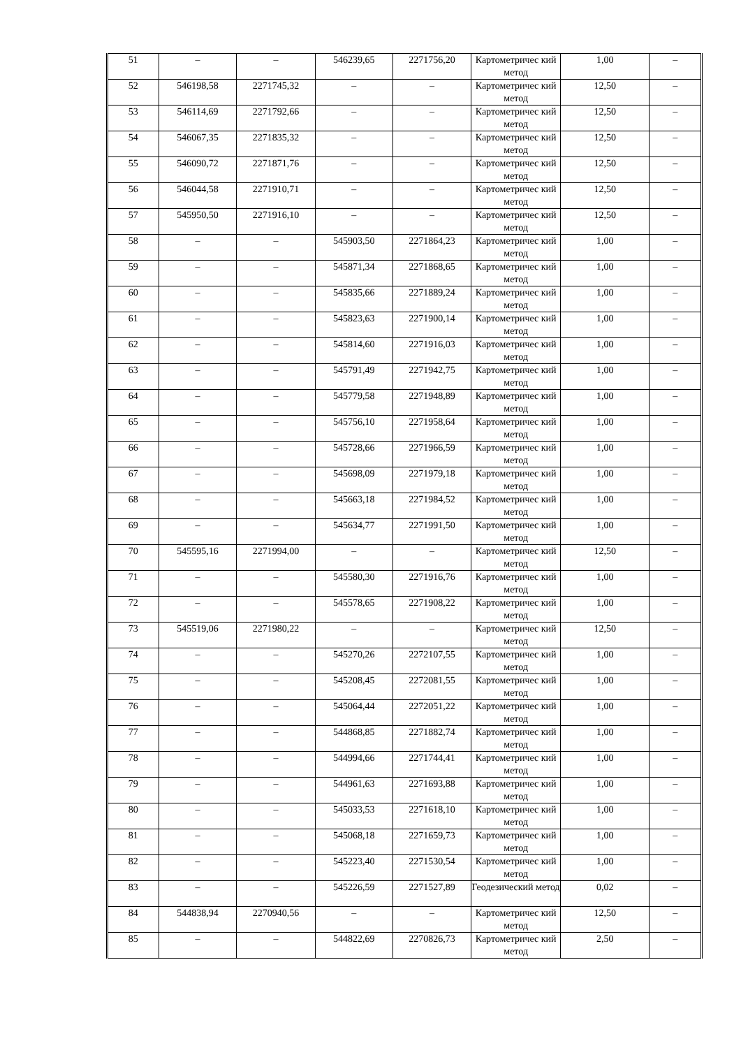| 51 | – | – | 546239,65 | 2271756,20 | Картометричес кий метод | 1,00 | – |
| 52 | 546198,58 | 2271745,32 | – | – | Картометричес кий метод | 12,50 | – |
| 53 | 546114,69 | 2271792,66 | – | – | Картометричес кий метод | 12,50 | – |
| 54 | 546067,35 | 2271835,32 | – | – | Картометричес кий метод | 12,50 | – |
| 55 | 546090,72 | 2271871,76 | – | – | Картометричес кий метод | 12,50 | – |
| 56 | 546044,58 | 2271910,71 | – | – | Картометричес кий метод | 12,50 | – |
| 57 | 545950,50 | 2271916,10 | – | – | Картометричес кий метод | 12,50 | – |
| 58 | – | – | 545903,50 | 2271864,23 | Картометричес кий метод | 1,00 | – |
| 59 | – | – | 545871,34 | 2271868,65 | Картометричес кий метод | 1,00 | – |
| 60 | – | – | 545835,66 | 2271889,24 | Картометричес кий метод | 1,00 | – |
| 61 | – | – | 545823,63 | 2271900,14 | Картометричес кий метод | 1,00 | – |
| 62 | – | – | 545814,60 | 2271916,03 | Картометричес кий метод | 1,00 | – |
| 63 | – | – | 545791,49 | 2271942,75 | Картометричес кий метод | 1,00 | – |
| 64 | – | – | 545779,58 | 2271948,89 | Картометричес кий метод | 1,00 | – |
| 65 | – | – | 545756,10 | 2271958,64 | Картометричес кий метод | 1,00 | – |
| 66 | – | – | 545728,66 | 2271966,59 | Картометричес кий метод | 1,00 | – |
| 67 | – | – | 545698,09 | 2271979,18 | Картометричес кий метод | 1,00 | – |
| 68 | – | – | 545663,18 | 2271984,52 | Картометричес кий метод | 1,00 | – |
| 69 | – | – | 545634,77 | 2271991,50 | Картометричес кий метод | 1,00 | – |
| 70 | 545595,16 | 2271994,00 | – | – | Картометричес кий метод | 12,50 | – |
| 71 | – | – | 545580,30 | 2271916,76 | Картометричес кий метод | 1,00 | – |
| 72 | – | – | 545578,65 | 2271908,22 | Картометричес кий метод | 1,00 | – |
| 73 | 545519,06 | 2271980,22 | – | – | Картометричес кий метод | 12,50 | – |
| 74 | – | – | 545270,26 | 2272107,55 | Картометричес кий метод | 1,00 | – |
| 75 | – | – | 545208,45 | 2272081,55 | Картометричес кий метод | 1,00 | – |
| 76 | – | – | 545064,44 | 2272051,22 | Картометричес кий метод | 1,00 | – |
| 77 | – | – | 544868,85 | 2271882,74 | Картометричес кий метод | 1,00 | – |
| 78 | – | – | 544994,66 | 2271744,41 | Картометричес кий метод | 1,00 | – |
| 79 | – | – | 544961,63 | 2271693,88 | Картометричес кий метод | 1,00 | – |
| 80 | – | – | 545033,53 | 2271618,10 | Картометричес кий метод | 1,00 | – |
| 81 | – | – | 545068,18 | 2271659,73 | Картометричес кий метод | 1,00 | – |
| 82 | – | – | 545223,40 | 2271530,54 | Картометричес кий метод | 1,00 | – |
| 83 | – | – | 545226,59 | 2271527,89 | Геодезический метод | 0,02 | – |
| 84 | 544838,94 | 2270940,56 | – | – | Картометричес кий метод | 12,50 | – |
| 85 | – | – | 544822,69 | 2270826,73 | Картометричес кий метод | 2,50 | – |